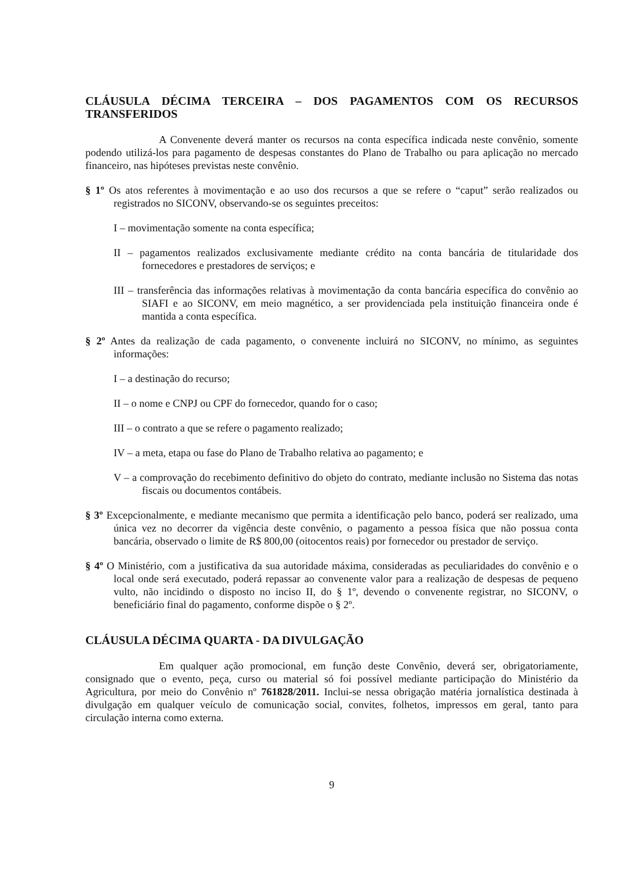CLÁUSULA DÉCIMA TERCEIRA – DOS PAGAMENTOS COM OS RECURSOS TRANSFERIDOS
A Convenente deverá manter os recursos na conta específica indicada neste convênio, somente podendo utilizá-los para pagamento de despesas constantes do Plano de Trabalho ou para aplicação no mercado financeiro, nas hipóteses previstas neste convênio.
§ 1º Os atos referentes à movimentação e ao uso dos recursos a que se refere o “caput” serão realizados ou registrados no SICONV, observando-se os seguintes preceitos:
I – movimentação somente na conta específica;
II – pagamentos realizados exclusivamente mediante crédito na conta bancária de titularidade dos fornecedores e prestadores de serviços; e
III – transferência das informações relativas à movimentação da conta bancária específica do convênio ao SIAFI e ao SICONV, em meio magnético, a ser providenciada pela instituição financeira onde é mantida a conta específica.
§ 2º Antes da realização de cada pagamento, o convenente incluirá no SICONV, no mínimo, as seguintes informações:
I – a destinação do recurso;
II – o nome e CNPJ ou CPF do fornecedor, quando for o caso;
III – o contrato a que se refere o pagamento realizado;
IV – a meta, etapa ou fase do Plano de Trabalho relativa ao pagamento; e
V – a comprovação do recebimento definitivo do objeto do contrato, mediante inclusão no Sistema das notas fiscais ou documentos contábeis.
§ 3º Excepcionalmente, e mediante mecanismo que permita a identificação pelo banco, poderá ser realizado, uma única vez no decorrer da vigência deste convênio, o pagamento a pessoa física que não possua conta bancária, observado o limite de R$ 800,00 (oitocentos reais) por fornecedor ou prestador de serviço.
§ 4º O Ministério, com a justificativa da sua autoridade máxima, consideradas as peculiaridades do convênio e o local onde será executado, poderá repassar ao convenente valor para a realização de despesas de pequeno vulto, não incidindo o disposto no inciso II, do § 1º, devendo o convenente registrar, no SICONV, o beneficiário final do pagamento, conforme dispõe o § 2º.
CLÁUSULA DÉCIMA QUARTA - DA DIVULGAÇÃO
Em qualquer ação promocional, em função deste Convênio, deverá ser, obrigatoriamente, consignado que o evento, peça, curso ou material só foi possível mediante participação do Ministério da Agricultura, por meio do Convênio nº 761828/2011. Inclui-se nessa obrigação matéria jornalística destinada à divulgação em qualquer veículo de comunicação social, convites, folhetos, impressos em geral, tanto para circulação interna como externa.
9